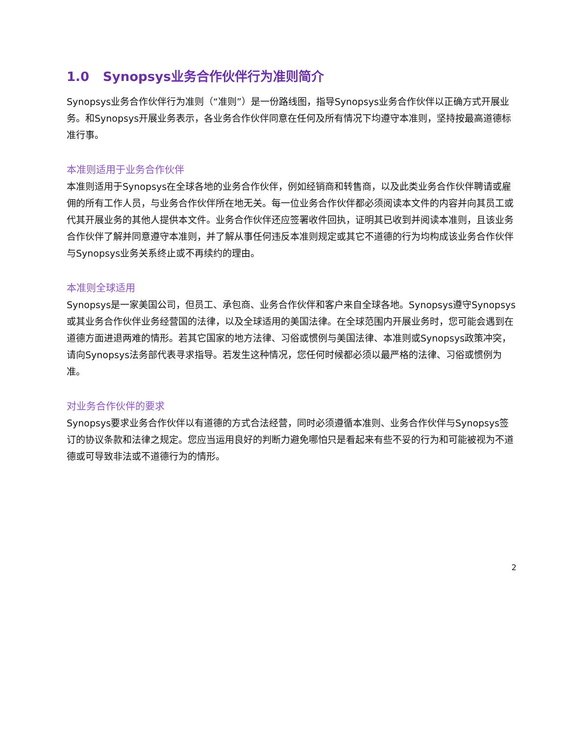1.0 Synopsys业务合作伙伴行为准则简介
Synopsys业务合作伙伴行为准则（“准则”）是一份路线图，指导Synopsys业务合作伙伴以正确方式开展业务。和Synopsys开展业务表示，各业务合作伙伴同意在任何及所有情况下均遵守本准则，坚持按最高道德标准行事。
本准则适用于业务合作伙伴
本准则适用于Synopsys在全球各地的业务合作伙伴，例如经销商和转售商，以及此类业务合作伙伴聘请或雇佣的所有工作人员，与业务合作伙伴所在地无关。每一位业务合作伙伴都必须阅读本文件的内容并向其员工或代其开展业务的其他人提供本文件。业务合作伙伴还应签署收件回执，证明其已收到并阅读本准则，且该业务合作伙伴了解并同意遵守本准则，并了解从事任何违反本准则规定或其它不道德的行为均构成该业务合作伙伴与Synopsys业务关系终止或不再续约的理由。
本准则全球适用
Synopsys是一家美国公司，但员工、承包商、业务合作伙伴和客户来自全球各地。Synopsys遵守Synopsys或其业务合作伙伴业务经营国的法律，以及全球适用的美国法律。在全球范围内开展业务时，您可能会遇到在道德方面进退两难的情形。若其它国家的地方法律、习俗或惯例与美国法律、本准则或Synopsys政策冲突，请向Synopsys法务部代表寻求指导。若发生这种情况，您任何时候都必须以最严格的法律、习俗或惯例为准。
对业务合作伙伴的要求
Synopsys要求业务合作伙伴以有道德的方式合法经营，同时必须遵循本准则、业务合作伙伴与Synopsys签订的协议条款和法律之规定。您应当运用良好的判断力避免哪怕只是看起来有些不妥的行为和可能被视为不道德或可导致非法或不道德行为的情形。
2